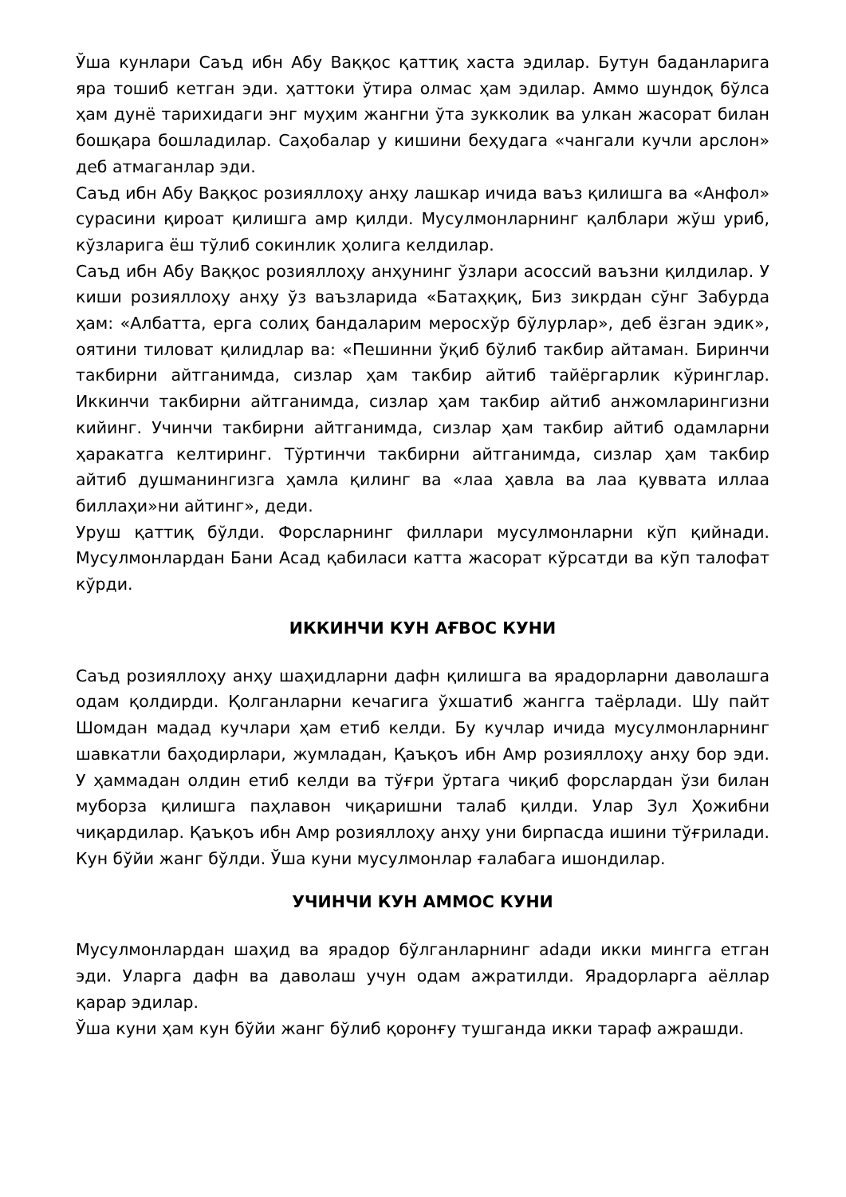Ўша кунлари Саъд ибн Абу Ваққос қаттиқ хаста эдилар. Бутун баданларига яра тошиб кетган эди. ҳаттоки ўтира олмас ҳам эдилар. Аммо шундоқ бўлса ҳам дунё тарихидаги энг муҳим жангни ўта зукколик ва улкан жасорат билан бошқара бошладилар. Саҳобалар у кишини беҳудага «чангали кучли арслон» деб атмаганлар эди.
Саъд ибн Абу Ваққос розияллоҳу анҳу лашкар ичида ваъз қилишга ва «Анфол» сурасини қироат қилишга амр қилди. Мусулмонларнинг қалблари жўш уриб, кўзларига ёш тўлиб сокинлик ҳолига келдилар.
Саъд ибн Абу Ваққос розияллоҳу анҳунинг ўзлари асоссий ваъзни қилдилар. У киши розияллоҳу анҳу ўз ваъзларида «Батаҳқиқ, Биз зикрдан сўнг Забурда ҳам: «Албатта, ерга солиҳ бандаларим меросхўр бўлурлар», деб ёзган эдик», оятини тиловат қилидлар ва: «Пешинни ўқиб бўлиб такбир айтаман. Биринчи такбирни айтганимда, сизлар ҳам такбир айтиб тайёргарлик кўринглар. Иккинчи такбирни айтганимда, сизлар ҳам такбир айтиб анжомларингизни кийинг. Учинчи такбирни айтганимда, сизлар ҳам такбир айтиб одамларни ҳаракатга келтиринг. Тўртинчи такбирни айтганимда, сизлар ҳам такбир айтиб душманингизга ҳамла қилинг ва «лаа ҳавла ва лаа қуввата иллаа биллаҳи»ни айтинг», деди.
Уруш қаттиқ бўлди. Форсларнинг филлари мусулмонларни кўп қийнади. Мусулмонлардан Бани Асад қабиласи катта жасорат кўрсатди ва кўп талофат кўрди.
ИККИНЧИ КУН АҒВОС КУНИ
Саъд розияллоҳу анҳу шаҳидларни дафн қилишга ва ярадорларни даволашга одам қолдирди. Қолганларни кечагига ўхшатиб жангга таёрлади. Шу пайт Шомдан мадад кучлари ҳам етиб келди. Бу кучлар ичида мусулмонларнинг шавкатли баҳодирлари, жумладан, Қаъқоъ ибн Амр розияллоҳу анҳу бор эди. У ҳаммадан олдин етиб келди ва тўғри ўртага чиқиб форслардан ўзи билан муборза қилишга паҳлавон чиқаришни талаб қилди. Улар Зул Ҳожибни чиқардилар. Қаъқоъ ибн Амр розияллоҳу анҳу уни бирпасда ишини тўғрилади. Кун бўйи жанг бўлди. Ўша куни мусулмонлар ғалабага ишондилар.
УЧИНЧИ КУН АММОС КУНИ
Мусулмонлардан шаҳид ва ярадор бўлганларнинг adади икки мингга етган эди. Уларга дафн ва даволаш учун одам ажратилди. Ярадорларга аёллар қарар эдилар.
Ўша куни ҳам кун бўйи жанг бўлиб қоронғу тушганда икки тараф ажрашди.